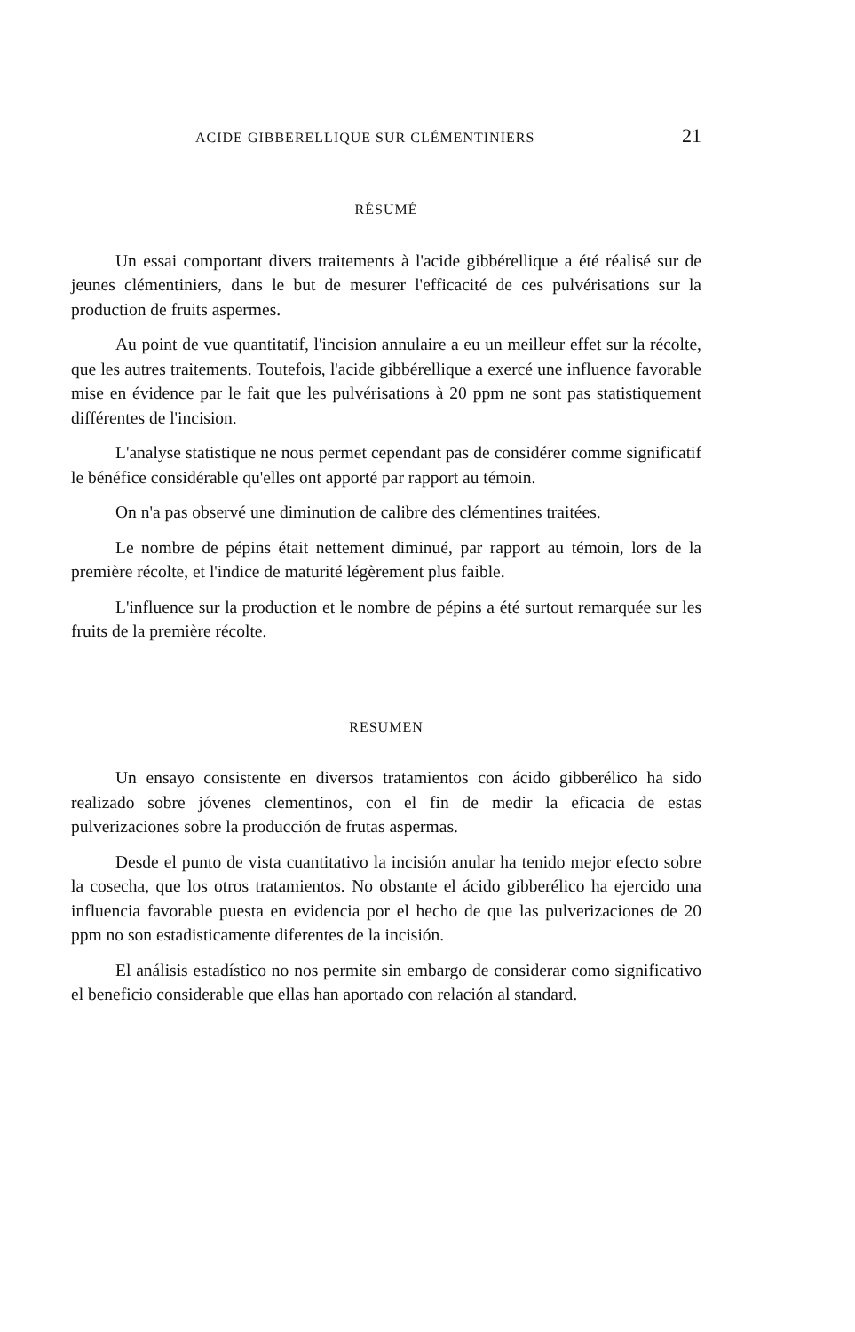ACIDE GIBBERELLIQUE SUR CLÉMENTINIERS 21
RÉSUMÉ
Un essai comportant divers traitements à l'acide gibbérellique a été réalisé sur de jeunes clémentiniers, dans le but de mesurer l'efficacité de ces pulvérisations sur la production de fruits aspermes.
Au point de vue quantitatif, l'incision annulaire a eu un meilleur effet sur la récolte, que les autres traitements. Toutefois, l'acide gibbérellique a exercé une influence favorable mise en évidence par le fait que les pulvérisations à 20 ppm ne sont pas statistiquement différentes de l'incision.
L'analyse statistique ne nous permet cependant pas de considérer comme significatif le bénéfice considérable qu'elles ont apporté par rapport au témoin.
On n'a pas observé une diminution de calibre des clémentines traitées.
Le nombre de pépins était nettement diminué, par rapport au témoin, lors de la première récolte, et l'indice de maturité légèrement plus faible.
L'influence sur la production et le nombre de pépins a été surtout remarquée sur les fruits de la première récolte.
RESUMEN
Un ensayo consistente en diversos tratamientos con ácido gibberélico ha sido realizado sobre jóvenes clementinos, con el fin de medir la eficacia de estas pulverizaciones sobre la producción de frutas aspermas.
Desde el punto de vista cuantitativo la incisión anular ha tenido mejor efecto sobre la cosecha, que los otros tratamientos. No obstante el ácido gibberélico ha ejercido una influencia favorable puesta en evidencia por el hecho de que las pulverizaciones de 20 ppm no son estadisticamente diferentes de la incisión.
El análisis estadístico no nos permite sin embargo de considerar como significativo el beneficio considerable que ellas han aportado con relación al standard.